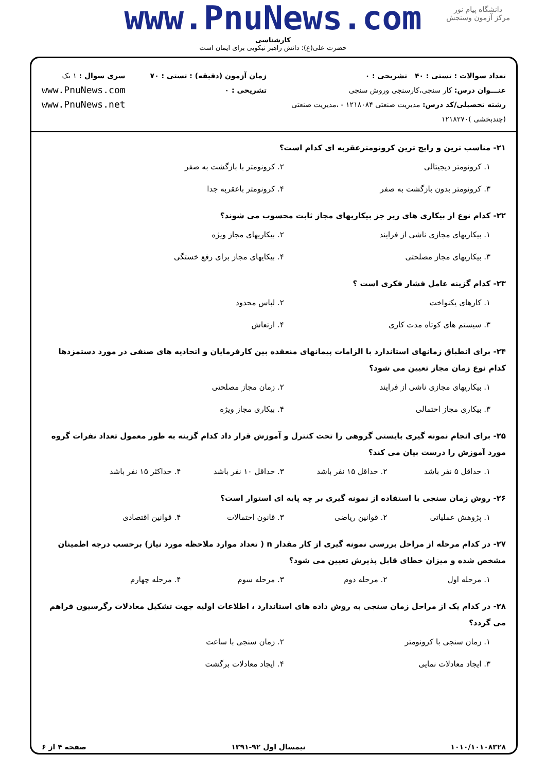دانشگاه پیام نور
مرکز آزمون وسنجش
www.PnuNews.com
کارشناسی
حضرت علی(ع): دانش راهبر نیکویی برای ایمان است
تعداد سوالات : تستی : ۴۰ تشریحی : ۰
عنـــوان درس: کار سنجی،کارسنجی وروش سنجی
رشته تحصیلی/کد درس: مدیریت صنعتی ۱۲۱۸۰۸۴ - ،مدیریت صنعتی (چندبخشی )۱۲۱۸۲۷۰
زمان آزمون (دقیقه) : تستی : ۷۰ تشریحی : ۰
سری سوال : ۱ یک
www.PnuNews.com
www.PnuNews.net
۲۱- مناسب ترین و رایج ترین کرونومترعقربه ای کدام است؟
۱. کرونومتر دیجیتالی
۲. کرونومتر با بازگشت به صفر
۳. کرونومتر بدون بازگشت به صفر
۴. کرونومتر باعقربه جدا
۲۲- کدام نوع از بیکاری های زیر جز بیکاریهای مجاز ثابت محسوب می شوند؟
۱. بیکاریهای مجازی ناشی از فرایند
۲. بیکاریهای مجاز ویژه
۳. بیکاریهای مجاز مصلحتی
۴. بیکایهای مجاز برای رفع خستگی
۲۳- کدام گزینه عامل فشار فکری است ؟
۱. کارهای یکنواخت
۲. لباس محدود
۳. سیستم های کوتاه مدت کاری
۴. ارتعاش
۲۴- برای انطباق زمانهای استاندارد با الزامات پیمانهای منعقده بین کارفرمایان و اتحادیه های صنفی در مورد دستمزدها کدام نوع زمان مجاز تعیین می شود؟
۱. بیکاریهای مجازی ناشی از فرایند
۲. زمان مجاز مصلحتی
۳. بیکاری مجاز احتمالی
۴. بیکاری مجاز ویژه
۲۵- برای انجام نمونه گیری بایستی گروهی را تحت کنترل و آموزش قرار داد کدام گزینه به طور معمول تعداد نفرات گروه مورد آموزش را درست بیان می کند؟
۱. حداقل ۵ نفر باشد
۲. حداقل ۱۵ نفر باشد
۳. حداقل ۱۰ نفر باشد
۴. حداکثر ۱۵ نفر باشد
۲۶- روش زمان سنجی با استفاده از نمونه گیری بر چه پایه ای استوار است؟
۱. پژوهش عملیاتی
۲. قوانین ریاضی
۳. قانون احتمالات
۴. قوانین اقتصادی
۲۷- در کدام مرحله از مراحل بررسی نمونه گیری از کار مقدار n ( تعداد موارد ملاحظه مورد نیاز) برحسب درجه اطمینان مشخص شده و میزان خطای قابل پذیرش تعیین می شود؟
۱. مرحله اول
۲. مرحله دوم
۳. مرحله سوم
۴. مرحله چهارم
۲۸- در کدام یک از مراحل زمان سنجی به روش داده های استاندارد ، اطلاعات اولیه جهت تشکیل معادلات رگرسیون فراهم می گردد؟
۱. زمان سنجی با کرونومتر
۲. زمان سنجی با ساعت
۳. ایجاد معادلات نمایی
۴. ایجاد معادلات برگشت
۱۰۱۰/۱۰۱۰۸۳۲۸ نیمسال اول ۹۲-۱۳۹۱ صفحه ۴ از ۶